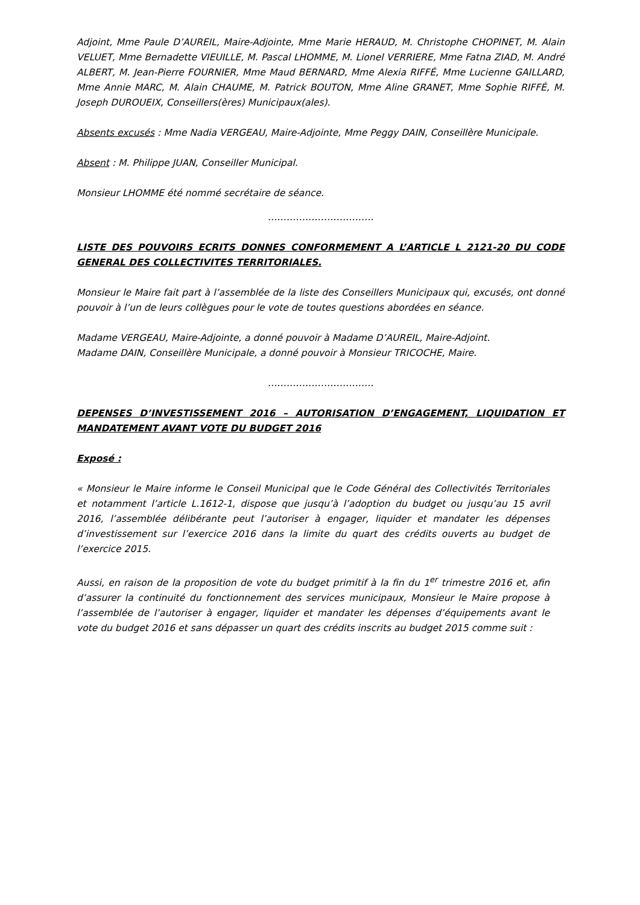Adjoint, Mme Paule D’AUREIL, Maire-Adjointe, Mme Marie HERAUD, M. Christophe CHOPINET, M. Alain VELUET, Mme Bernadette VIEUILLE, M. Pascal LHOMME, M. Lionel VERRIERE, Mme Fatna ZIAD, M. André ALBERT, M. Jean-Pierre FOURNIER, Mme Maud BERNARD, Mme Alexia RIFFÉ, Mme Lucienne GAILLARD, Mme Annie MARC, M. Alain CHAUME, M. Patrick BOUTON, Mme Aline GRANET, Mme Sophie RIFFÉ, M. Joseph DUROUEIX, Conseillers(ères) Municipaux(ales).
Absents excusés : Mme Nadia VERGEAU, Maire-Adjointe, Mme Peggy DAIN, Conseillère Municipale.
Absent : M. Philippe JUAN, Conseiller Municipal.
Monsieur LHOMME été nommé secrétaire de séance.
…………………………….
LISTE DES POUVOIRS ECRITS DONNES CONFORMEMENT A L’ARTICLE L 2121-20 DU CODE GENERAL DES COLLECTIVITES TERRITORIALES.
Monsieur le Maire fait part à l’assemblée de la liste des Conseillers Municipaux qui, excusés, ont donné pouvoir à l’un de leurs collègues pour le vote de toutes questions abordées en séance.
Madame VERGEAU, Maire-Adjointe, a donné pouvoir à Madame D’AUREIL, Maire-Adjoint.
Madame DAIN, Conseillère Municipale, a donné pouvoir à Monsieur TRICOCHE, Maire.
…………………………….
DEPENSES D’INVESTISSEMENT 2016 – AUTORISATION D’ENGAGEMENT, LIQUIDATION ET MANDATEMENT AVANT VOTE DU BUDGET 2016
Exposé :
« Monsieur le Maire informe le Conseil Municipal que le Code Général des Collectivités Territoriales et notamment l’article L.1612-1, dispose que jusqu’à l’adoption du budget ou jusqu’au 15 avril 2016, l’assemblée délibérante peut l’autoriser à engager, liquider et mandater les dépenses d’investissement sur l’exercice 2016 dans la limite du quart des crédits ouverts au budget de l’exercice 2015.
Aussi, en raison de la proposition de vote du budget primitif à la fin du 1<sup>er</sup> trimestre 2016 et, afin d’assurer la continuité du fonctionnement des services municipaux, Monsieur le Maire propose à l’assemblée de l’autoriser à engager, liquider et mandater les dépenses d’équipements avant le vote du budget 2016 et sans dépasser un quart des crédits inscrits au budget 2015 comme suit :